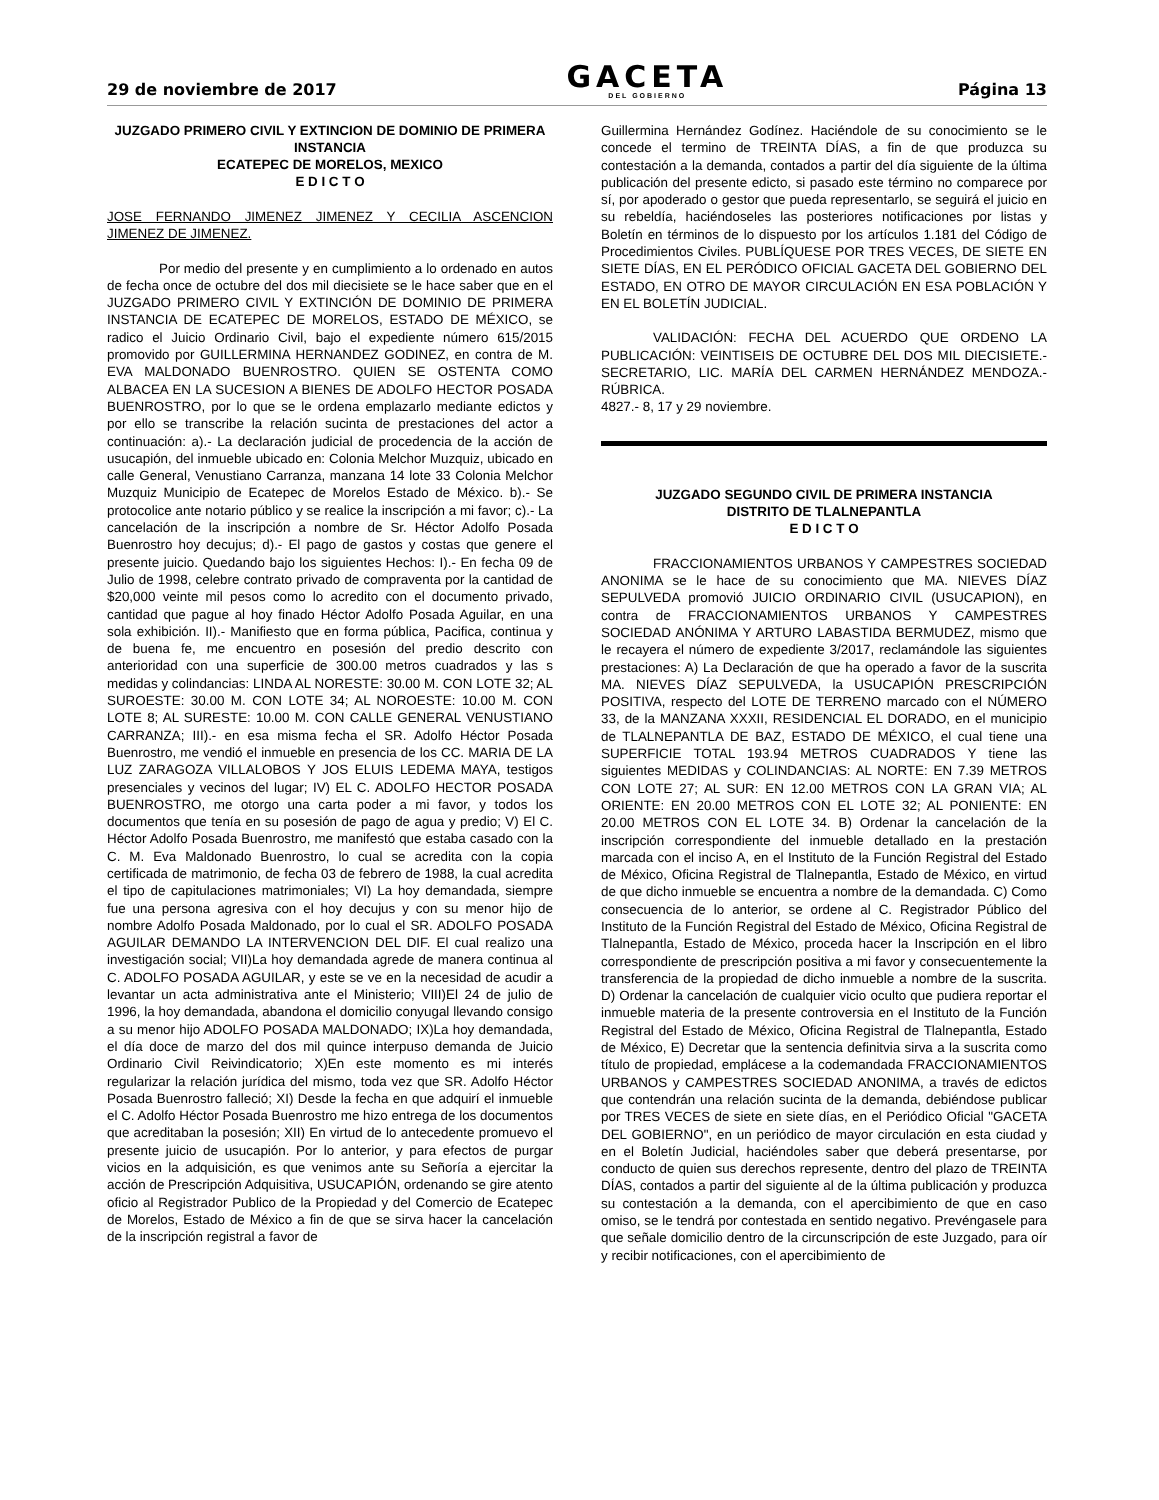29 de noviembre de 2017
GACETA
DEL GOBIERNO
Página 13
JUZGADO PRIMERO CIVIL Y EXTINCION DE DOMINIO DE PRIMERA INSTANCIA
ECATEPEC DE MORELOS, MEXICO
E D I C T O
JOSE FERNANDO JIMENEZ JIMENEZ Y CECILIA ASCENCION JIMENEZ DE JIMENEZ.
Por medio del presente y en cumplimiento a lo ordenado en autos de fecha once de octubre del dos mil diecisiete se le hace saber que en el JUZGADO PRIMERO CIVIL Y EXTINCIÓN DE DOMINIO DE PRIMERA INSTANCIA DE ECATEPEC DE MORELOS, ESTADO DE MÉXICO, se radico el Juicio Ordinario Civil, bajo el expediente número 615/2015 promovido por GUILLERMINA HERNANDEZ GODINEZ, en contra de M. EVA MALDONADO BUENROSTRO. QUIEN SE OSTENTA COMO ALBACEA EN LA SUCESION A BIENES DE ADOLFO HECTOR POSADA BUENROSTRO, por lo que se le ordena emplazarlo mediante edictos y por ello se transcribe la relación sucinta de prestaciones del actor a continuación: a).- La declaración judicial de procedencia de la acción de usucapión, del inmueble ubicado en: Colonia Melchor Muzquiz, ubicado en calle General, Venustiano Carranza, manzana 14 lote 33 Colonia Melchor Muzquiz Municipio de Ecatepec de Morelos Estado de México. b).- Se protocolice ante notario público y se realice la inscripción a mi favor; c).- La cancelación de la inscripción a nombre de Sr. Héctor Adolfo Posada Buenrostro hoy decujus; d).- El pago de gastos y costas que genere el presente juicio. Quedando bajo los siguientes Hechos: I).- En fecha 09 de Julio de 1998, celebre contrato privado de compraventa por la cantidad de $20,000 veinte mil pesos como lo acredito con el documento privado, cantidad que pague al hoy finado Héctor Adolfo Posada Aguilar, en una sola exhibición. II).- Manifiesto que en forma pública, Pacifica, continua y de buena fe, me encuentro en posesión del predio descrito con anterioridad con una superficie de 300.00 metros cuadrados y las s medidas y colindancias: LINDA AL NORESTE: 30.00 M. CON LOTE 32; AL SUROESTE: 30.00 M. CON LOTE 34; AL NOROESTE: 10.00 M. CON LOTE 8; AL SURESTE: 10.00 M. CON CALLE GENERAL VENUSTIANO CARRANZA; III).- en esa misma fecha el SR. Adolfo Héctor Posada Buenrostro, me vendió el inmueble en presencia de los CC. MARIA DE LA LUZ ZARAGOZA VILLALOBOS Y JOS ELUIS LEDEMA MAYA, testigos presenciales y vecinos del lugar; IV) EL C. ADOLFO HECTOR POSADA BUENROSTRO, me otorgo una carta poder a mi favor, y todos los documentos que tenía en su posesión de pago de agua y predio; V) El C. Héctor Adolfo Posada Buenrostro, me manifestó que estaba casado con la C. M. Eva Maldonado Buenrostro, lo cual se acredita con la copia certificada de matrimonio, de fecha 03 de febrero de 1988, la cual acredita el tipo de capitulaciones matrimoniales; VI) La hoy demandada, siempre fue una persona agresiva con el hoy decujus y con su menor hijo de nombre Adolfo Posada Maldonado, por lo cual el SR. ADOLFO POSADA AGUILAR DEMANDO LA INTERVENCION DEL DIF. El cual realizo una investigación social; VII)La hoy demandada agrede de manera continua al C. ADOLFO POSADA AGUILAR, y este se ve en la necesidad de acudir a levantar un acta administrativa ante el Ministerio; VIII)El 24 de julio de 1996, la hoy demandada, abandona el domicilio conyugal llevando consigo a su menor hijo ADOLFO POSADA MALDONADO; IX)La hoy demandada, el día doce de marzo del dos mil quince interpuso demanda de Juicio Ordinario Civil Reivindicatorio; X)En este momento es mi interés regularizar la relación jurídica del mismo, toda vez que SR. Adolfo Héctor Posada Buenrostro falleció; XI) Desde la fecha en que adquirí el inmueble el C. Adolfo Héctor Posada Buenrostro me hizo entrega de los documentos que acreditaban la posesión; XII) En virtud de lo antecedente promuevo el presente juicio de usucapión. Por lo anterior, y para efectos de purgar vicios en la adquisición, es que venimos ante su Señoría a ejercitar la acción de Prescripción Adquisitiva, USUCAPIÓN, ordenando se gire atento oficio al Registrador Publico de la Propiedad y del Comercio de Ecatepec de Morelos, Estado de México a fin de que se sirva hacer la cancelación de la inscripción registral a favor de
Guillermina Hernández Godínez. Haciéndole de su conocimiento se le concede el termino de TREINTA DÍAS, a fin de que produzca su contestación a la demanda, contados a partir del día siguiente de la última publicación del presente edicto, si pasado este término no comparece por sí, por apoderado o gestor que pueda representarlo, se seguirá el juicio en su rebeldía, haciéndoseles las posteriores notificaciones por listas y Boletín en términos de lo dispuesto por los artículos 1.181 del Código de Procedimientos Civiles. PUBLÍQUESE POR TRES VECES, DE SIETE EN SIETE DÍAS, EN EL PERÓDICO OFICIAL GACETA DEL GOBIERNO DEL ESTADO, EN OTRO DE MAYOR CIRCULACIÓN EN ESA POBLACIÓN Y EN EL BOLETÍN JUDICIAL.
VALIDACIÓN: FECHA DEL ACUERDO QUE ORDENO LA PUBLICACIÓN: VEINTISEIS DE OCTUBRE DEL DOS MIL DIECISIETE.-SECRETARIO, LIC. MARÍA DEL CARMEN HERNÁNDEZ MENDOZA.-RÚBRICA.
4827.- 8, 17 y 29 noviembre.
JUZGADO SEGUNDO CIVIL DE PRIMERA INSTANCIA
DISTRITO DE TLALNEPANTLA
E D I C T O
FRACCIONAMIENTOS URBANOS Y CAMPESTRES SOCIEDAD ANONIMA se le hace de su conocimiento que MA. NIEVES DÍAZ SEPULVEDA promovió JUICIO ORDINARIO CIVIL (USUCAPION), en contra de FRACCIONAMIENTOS URBANOS Y CAMPESTRES SOCIEDAD ANÓNIMA Y ARTURO LABASTIDA BERMUDEZ, mismo que le recayera el número de expediente 3/2017, reclamándole las siguientes prestaciones: A) La Declaración de que ha operado a favor de la suscrita MA. NIEVES DÍAZ SEPULVEDA, la USUCAPIÓN PRESCRIPCIÓN POSITIVA, respecto del LOTE DE TERRENO marcado con el NÚMERO 33, de la MANZANA XXXII, RESIDENCIAL EL DORADO, en el municipio de TLALNEPANTLA DE BAZ, ESTADO DE MÉXICO, el cual tiene una SUPERFICIE TOTAL 193.94 METROS CUADRADOS Y tiene las siguientes MEDIDAS y COLINDANCIAS: AL NORTE: EN 7.39 METROS CON LOTE 27; AL SUR: EN 12.00 METROS CON LA GRAN VIA; AL ORIENTE: EN 20.00 METROS CON EL LOTE 32; AL PONIENTE: EN 20.00 METROS CON EL LOTE 34. B) Ordenar la cancelación de la inscripción correspondiente del inmueble detallado en la prestación marcada con el inciso A, en el Instituto de la Función Registral del Estado de México, Oficina Registral de Tlalnepantla, Estado de México, en virtud de que dicho inmueble se encuentra a nombre de la demandada. C) Como consecuencia de lo anterior, se ordene al C. Registrador Público del Instituto de la Función Registral del Estado de México, Oficina Registral de Tlalnepantla, Estado de México, proceda hacer la Inscripción en el libro correspondiente de prescripción positiva a mi favor y consecuentemente la transferencia de la propiedad de dicho inmueble a nombre de la suscrita. D) Ordenar la cancelación de cualquier vicio oculto que pudiera reportar el inmueble materia de la presente controversia en el Instituto de la Función Registral del Estado de México, Oficina Registral de Tlalnepantla, Estado de México, E) Decretar que la sentencia definitvia sirva a la suscrita como título de propiedad, emplácese a la codemandada FRACCIONAMIENTOS URBANOS y CAMPESTRES SOCIEDAD ANONIMA, a través de edictos que contendrán una relación sucinta de la demanda, debiéndose publicar por TRES VECES de siete en siete días, en el Periódico Oficial "GACETA DEL GOBIERNO", en un periódico de mayor circulación en esta ciudad y en el Boletín Judicial, haciéndoles saber que deberá presentarse, por conducto de quien sus derechos represente, dentro del plazo de TREINTA DÍAS, contados a partir del siguiente al de la última publicación y produzca su contestación a la demanda, con el apercibimiento de que en caso omiso, se le tendrá por contestada en sentido negativo. Prevéngasele para que señale domicilio dentro de la circunscripción de este Juzgado, para oír y recibir notificaciones, con el apercibimiento de